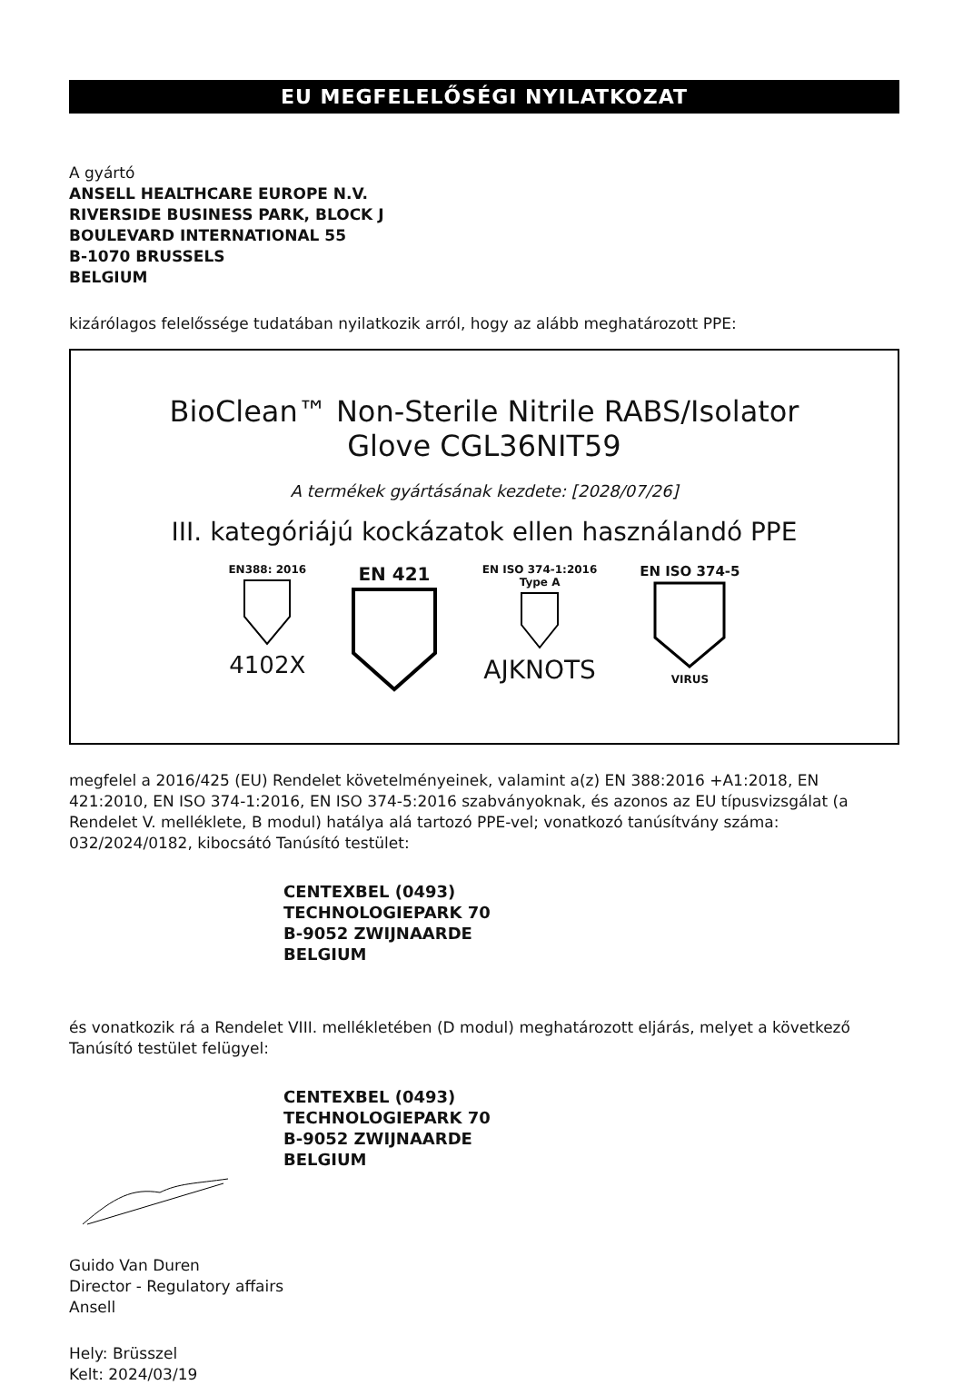EU MEGFELELŐSÉGI NYILATKOZAT
A gyártó
ANSELL HEALTHCARE EUROPE N.V.
RIVERSIDE BUSINESS PARK, BLOCK J
BOULEVARD INTERNATIONAL 55
B-1070 BRUSSELS
BELGIUM
kizárólagos felelőssége tudatában nyilatkozik arról, hogy az alább meghatározott PPE:
BioClean™ Non-Sterile Nitrile RABS/Isolator
Glove CGL36NIT59
A termékek gyártásának kezdete: [2028/07/26]
III. kategóriájú kockázatok ellen használandó PPE
EN388: 2016
4102X
EN 421
EN ISO 374-1:2016
Type A
AJKNOTS
EN ISO 374-5
VIRUS
megfelel a 2016/425 (EU) Rendelet követelményeinek, valamint a(z) EN 388:2016 +A1:2018, EN 421:2010, EN ISO 374-1:2016, EN ISO 374-5:2016 szabványoknak, és azonos az EU típusvizsgálat (a Rendelet V. melléklete, B modul) hatálya alá tartozó PPE-vel; vonatkozó tanúsítvány száma: 032/2024/0182, kibocsátó Tanúsító testület:
CENTEXBEL (0493)
TECHNOLOGIEPARK 70
B-9052 ZWIJNAARDE
BELGIUM
és vonatkozik rá a Rendelet VIII. mellékletében (D modul) meghatározott eljárás, melyet a következő Tanúsító testület felügyel:
CENTEXBEL (0493)
TECHNOLOGIEPARK 70
B-9052 ZWIJNAARDE
BELGIUM
Guido Van Duren
Director - Regulatory affairs
Ansell
Hely: Brüsszel
Kelt: 2024/03/19